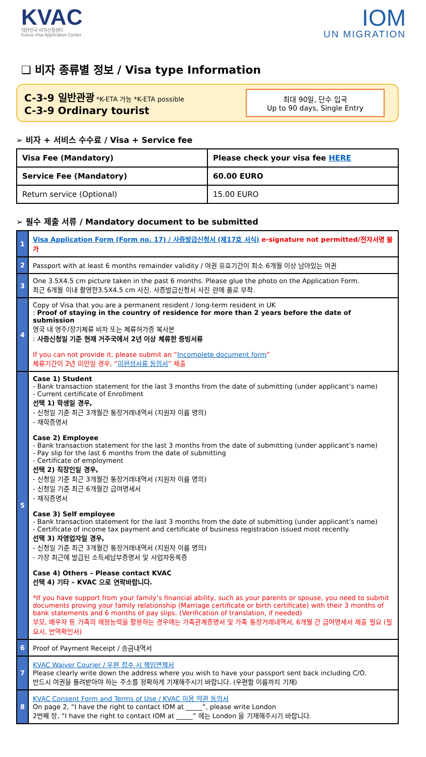KVAC
대한민국 비자신청센터
Korea Visa Application Center
IOM
UN MIGRATION
❑ 비자 종류별 정보 / Visa type Information
C-3-9 일반관광 *K-ETA 가능 *K-ETA possible
C-3-9 Ordinary tourist
최대 90일, 단수 입국
Up to 90 days, Single Entry
➢ 비자 + 서비스 수수료 / Visa + Service fee
| Visa Fee (Mandatory) | Please check your visa fee HERE |
| Service Fee (Mandatory) | 60.00 EURO |
| Return service (Optional) | 15.00 EURO |
➢ 필수 제출 서류 / Mandatory document to be submitted
| 1 | Visa Application Form (Form no. 17) / 사증발급신청서 (제17호 서식) e-signature not permitted/전자서명 불가 |
| 2 | Passport with at least 6 months remainder validity / 여권 유효기간이 최소 6개월 이상 남아있는 여권 |
| 3 | One 3.5X4.5 cm picture taken in the past 6 months. Please glue the photo on the Application Form. 최근 6개월 이내 촬영한3.5X4.5 cm 사진. 사증발급신청서 사진 란에 풀로 부착. |
| 4 | Copy of Visa that you are a permanent resident / long-term resident in UK : Proof of staying in the country of residence for more than 2 years before the date of submission 영국 내 영주/장기체류 비자 또는 체류허가증 복사본 : 사증신청일 기준 현재 거주국에서 2년 이상 체류한 증빙서류 If you can not provide it, please submit an “ Incomplete document form ” 체류기간이 2년 미만일 경우, “ 미완성서류 동의서 ” 제출 |
| 5 | Case 1) Student - Bank transaction statement for the last 3 months from the date of submitting (under applicant’s name) - Current certificate of Enrollment 선택 1) 학생일 경우, - 신청일 기준 최근 3개월간 통장거래내역서 (지원자 이름 명의) - 재학증명서 Case 2) Employee - Bank transaction statement for the last 3 months from the date of submitting (under applicant’s name) - Pay slip for the last 6 months from the date of submitting - Certificate of employment 선택 2) 직장인일 경우, - 신청일 기준 최근 3개월간 통장거래내역서 (지원자 이름 명의) - 신청일 기준 최근 6개월간 급여명세서 - 재직증명서 Case 3) Self employee - Bank transaction statement for the last 3 months from the date of submitting (under applicant’s name) - Certificate of income tax payment and certificate of business registration issued most recently. 선택 3) 자영업자일 경우, - 신청일 기준 최근 3개월간 통장거래내역서 (지원자 이름 명의) - 가장 최근에 발급된 소득세납부증명서 및 사업자등록증 Case 4) Others – Please contact KVAC 선택 4) 기타 – KVAC 으로 연락바랍니다. *If you have support from your family’s financial ability, such as your parents or spouse, you need to submit documents proving your family relationship (Marriage certificate or birth certificate) with their 3 months of bank statements and 6 months of pay slips. (Verification of translation, if needed) 부모, 배우자 등 가족의 재정능력을 활용하는 경우에는 가족관계증명서 및 가족 통장거래내역서, 6개월 간 급여명세서 제출 필요 (필요시, 번역확인서) |
| 6 | Proof of Payment Receipt / 송금내역서 |
| 7 | KVAC Waiver Courier / 우편 접수 시 책임면책서 Please clearly write down the address where you wish to have your passport sent back including C/O. 반드시 여권을 돌려받아야 하는 주소를 정확하게 기재해주시기 바랍니다. (우편함 이름까지 기재) |
| 8 | KVAC Consent Form and Terms of Use / KVAC 이용 약관 동의서 On page 2, “I have the right to contact IOM at _____”, please write London 2번째 장, “I have the right to contact IOM at _____” 에는 London 을 기재해주시기 바랍니다. |